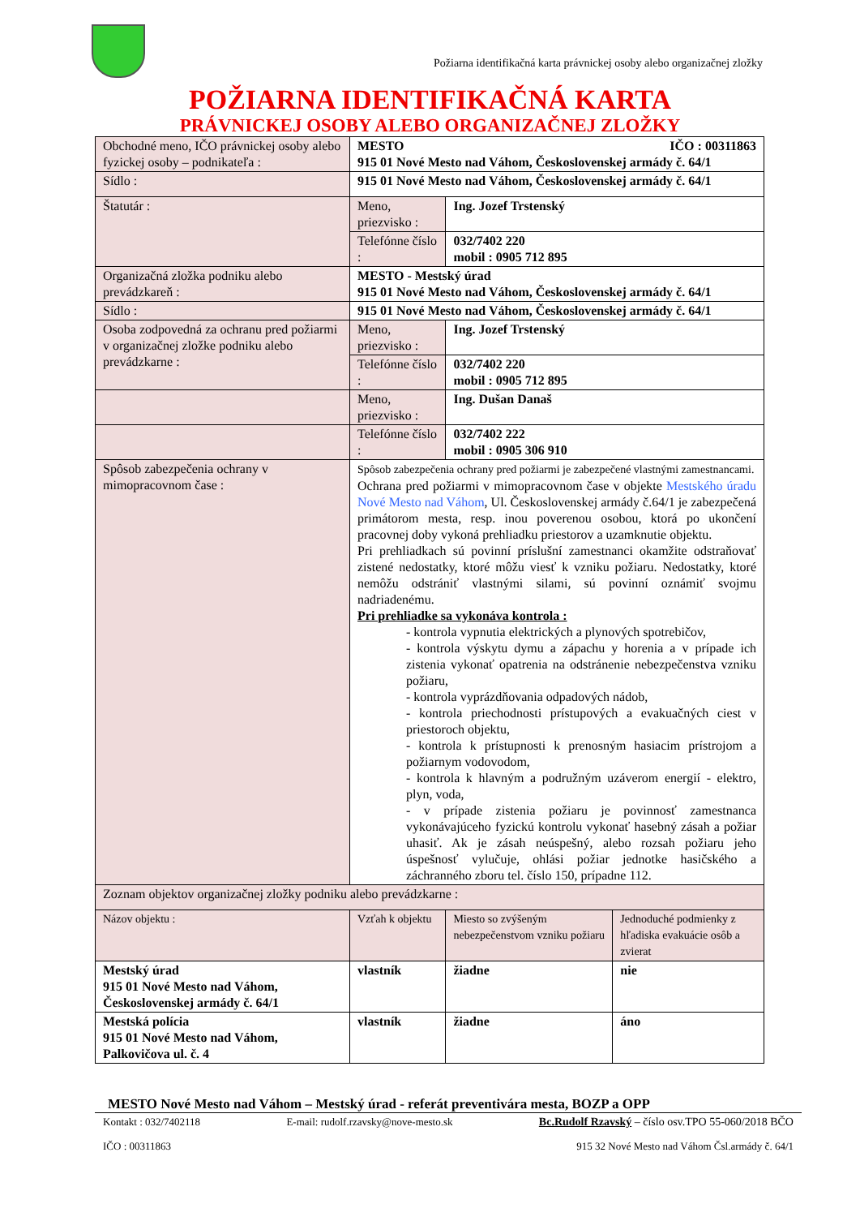Požiarna identifikačná karta právnickej osoby alebo organizačnej zložky
POŽIARNA IDENTIFIKAČNÁ KARTA
PRÁVNICKEJ OSOBY ALEBO ORGANIZAČNEJ ZLOŽKY
| Obchodné meno, IČO právnickej osoby alebo fyzickej osoby – podnikateľa : | MESTO IČO : 00311863 915 01 Nové Mesto nad Váhom, Československej armády č. 64/1 | | |
| Sídlo : | 915 01 Nové Mesto nad Váhom, Československej armády č. 64/1 | | |
| Štatutár : | Meno, priezvisko : | Ing. Jozef Trstenský | |
| | Telefónne číslo : | 032/7402 220 mobil : 0905 712 895 | |
| Organizačná zložka podniku alebo prevádzkareň : | MESTO - Mestský úrad 915 01 Nové Mesto nad Váhom, Československej armády č. 64/1 | | |
| Sídlo : | 915 01 Nové Mesto nad Váhom, Československej armády č. 64/1 | | |
| Osoba zodpovedná za ochranu pred požiarmi v organizačnej zložke podniku alebo prevádzkarne : | Meno, priezvisko : | Ing. Jozef Trstenský | |
| | Telefónne číslo : | 032/7402 220 mobil : 0905 712 895 | |
| | Meno, priezvisko : | Ing. Dušan Današ | |
| | Telefónne číslo : | 032/7402 222 mobil : 0905 306 910 | |
| Spôsob zabezpečenia ochrany v mimopracovnom čase : | Spôsob zabezpečenia ochrany pred požiarmi je zabezpečené vlastnými zamestnancami. Ochrana pred požiarmi v mimopracovnom čase v objekte Mestského úradu Nové Mesto nad Váhom , Ul. Československej armády č.64/1 je zabezpečená primátorom mesta, resp. inou poverenou osobou, ktorá po ukončení pracovnej doby vykoná prehliadku priestorov a uzamknutie objektu. Pri prehliadkach sú povinní príslušní zamestnanci okamžite odstraňovať zistené nedostatky, ktoré môžu viesť k vzniku požiaru. Nedostatky, ktoré nemôžu odstrániť vlastnými silami, sú povinní oznámiť svojmu nadriadenému. Pri prehliadke sa vykonáva kontrola : - kontrola vypnutia elektrických a plynových spotrebičov, - kontrola výskytu dymu a zápachu y horenia a v prípade ich zistenia vykonať opatrenia na odstránenie nebezpečenstva vzniku požiaru, - kontrola vyprázdňovania odpadových nádob, - kontrola priechodnosti prístupových a evakuačných ciest v priestoroch objektu, - kontrola k prístupnosti k prenosným hasiacim prístrojom a požiarnym vodovodom, - kontrola k hlavným a podružným uzáverom energií - elektro, plyn, voda, - v prípade zistenia požiaru je povinnosť zamestnanca vykonávajúceho fyzickú kontrolu vykonať hasebný zásah a požiar uhasiť. Ak je zásah neúspešný, alebo rozsah požiaru jeho úspešnosť vylučuje, ohlási požiar jednotke hasičského a záchranného zboru tel. číslo 150, prípadne 112. | | |
| Zoznam objektov organizačnej zložky podniku alebo prevádzkarne : | | | |
| Názov objektu : | Vzťah k objektu | Miesto so zvýšeným nebezpečenstvom vzniku požiaru | Jednoduché podmienky z hľadiska evakuácie osôb a zvierat |
| Mestský úrad 915 01 Nové Mesto nad Váhom, Československej armády č. 64/1 | vlastník | žiadne | nie |
| Mestská polícia 915 01 Nové Mesto nad Váhom, Palkovičova ul. č. 4 | vlastník | žiadne | áno |
MESTO Nové Mesto nad Váhom – Mestský úrad - referát preventivára mesta, BOZP a OPP
Kontakt : 032/7402118 E-mail: rudolf.rzavsky@nove-mesto.sk Bc.Rudolf Rzavský – číslo osv.TPO 55-060/2018 BČO
IČO : 00311863 915 32 Nové Mesto nad Váhom Čsl.armády č. 64/1